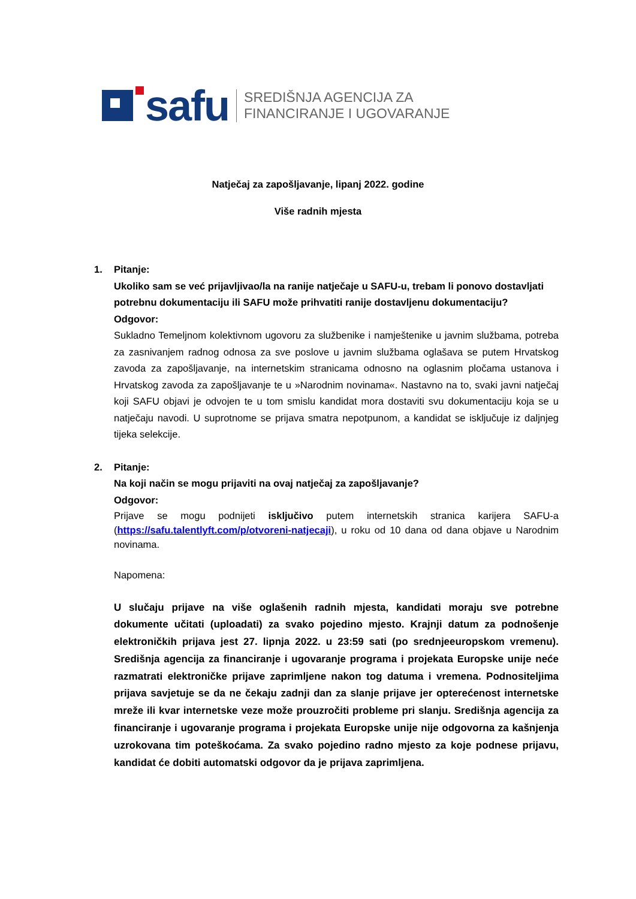safu
SREDIŠNJA AGENCIJA ZA
FINANCIRANJE I UGOVARANJE
Natječaj za zapošljavanje, lipanj 2022. godine
Više radnih mjesta
1. Pitanje:
Ukoliko sam se već prijavljivao/la na ranije natječaje u SAFU-u, trebam li ponovo dostavljati potrebnu dokumentaciju ili SAFU može prihvatiti ranije dostavljenu dokumentaciju?
Odgovor:
Sukladno Temeljnom kolektivnom ugovoru za službenike i namještenike u javnim službama, potreba za zasnivanjem radnog odnosa za sve poslove u javnim službama oglašava se putem Hrvatskog zavoda za zapošljavanje, na internetskim stranicama odnosno na oglasnim pločama ustanova i Hrvatskog zavoda za zapošljavanje te u »Narodnim novinama«. Nastavno na to, svaki javni natječaj koji SAFU objavi je odvojen te u tom smislu kandidat mora dostaviti svu dokumentaciju koja se u natječaju navodi. U suprotnome se prijava smatra nepotpunom, a kandidat se isključuje iz daljnjeg tijeka selekcije.
2. Pitanje:
Na koji način se mogu prijaviti na ovaj natječaj za zapošljavanje?
Odgovor:
Prijave se mogu podnijeti isključivo putem internetskih stranica karijera SAFU-a (https://safu.talentlyft.com/p/otvoreni-natjecaji), u roku od 10 dana od dana objave u Narodnim novinama.
Napomena:
U slučaju prijave na više oglašenih radnih mjesta, kandidati moraju sve potrebne dokumente učitati (uploadati) za svako pojedino mjesto. Krajnji datum za podnošenje elektroničkih prijava jest 27. lipnja 2022. u 23:59 sati (po srednjeeuropskom vremenu). Središnja agencija za financiranje i ugovaranje programa i projekata Europske unije neće razmatrati elektroničke prijave zaprimljene nakon tog datuma i vremena. Podnositeljima prijava savjetuje se da ne čekaju zadnji dan za slanje prijave jer opterećenost internetske mreže ili kvar internetske veze može prouzročiti probleme pri slanju. Središnja agencija za financiranje i ugovaranje programa i projekata Europske unije nije odgovorna za kašnjenja uzrokovana tim poteškoćama. Za svako pojedino radno mjesto za koje podnese prijavu, kandidat će dobiti automatski odgovor da je prijava zaprimljena.